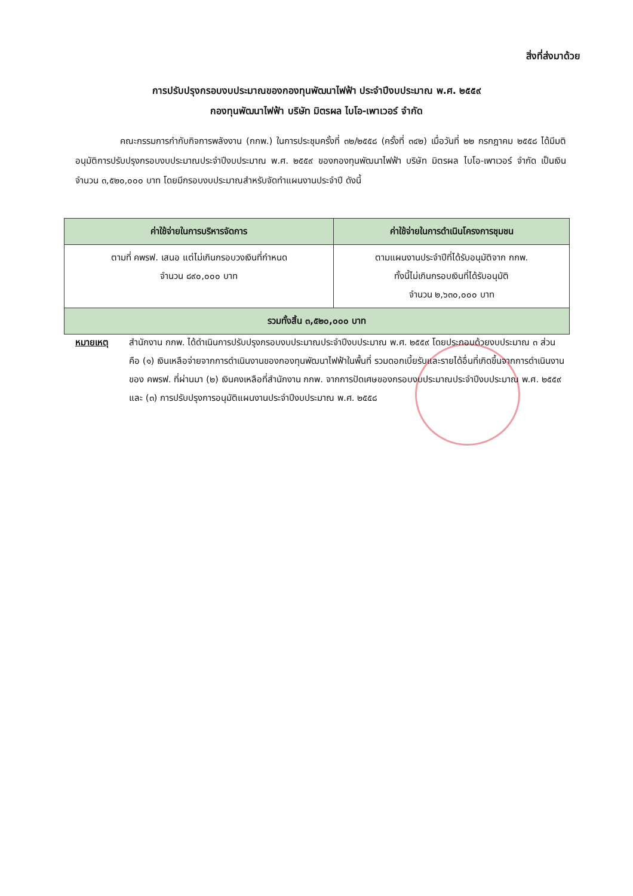สิ่งที่ส่งมาด้วย
การปรับปรุงกรอบงบประมาณของกองทุนพัฒนาไฟฟ้า ประจำปีงบประมาณ พ.ศ. ๒๕๕๙
กองทุนพัฒนาไฟฟ้า บริษัท มิตรผล ไบโอ-เพาเวอร์ จำกัด
     คณะกรรมการกำกับกิจการพลังงาน (กกพ.) ในการประชุมครั้งที่ ๓๒/๒๕๕๘ (ครั้งที่ ๓๔๒) เมื่อวันที่ ๒๒ กรกฎาคม ๒๕๕๘ ได้มีมติอนุมัติการปรับปรุงกรอบงบประมาณประจำปีงบประมาณ พ.ศ. ๒๕๕๙ ของกองทุนพัฒนาไฟฟ้า บริษัท มิตรผล ไบโอ-เพาเวอร์ จำกัด เป็นเงินจำนวน ๓,๕๒๐,๐๐๐ บาท โดยมีกรอบงบประมาณสำหรับจัดทำแผนงานประจำปี ดังนี้
| ค่าใช้จ่ายในการบริหารจัดการ | ค่าใช้จ่ายในการดำเนินโครงการชุมชน |
| --- | --- |
| ตามที่ คพรฟ. เสนอ แต่ไม่เกินกรอบวงเงินที่กำหนด จำนวน ๘๙๐,๐๐๐ บาท | ตามแผนงานประจำปีที่ได้รับอนุมัติจาก กกพ. ทั้งนี้ไม่เกินกรอบเงินที่ได้รับอนุมัติ จำนวน ๒,๖๓๐,๐๐๐ บาท |
| รวมทั้งสิ้น ๓,๕๒๐,๐๐๐ บาท | |
หมายเหตุ สำนักงาน กกพ. ได้ดำเนินการปรับปรุงกรอบงบประมาณประจำปีงบประมาณ พ.ศ. ๒๕๕๙ โดยประกอบด้วยงบประมาณ ๓ ส่วน คือ (๑) เงินเหลือจ่ายจากการดำเนินงานของกองทุนพัฒนาไฟฟ้าในพื้นที่ รวมดอกเบี้ยรับและรายได้อื่นที่เกิดขึ้นจากการดำเนินงานของ คพรฟ. ที่ผ่านมา (๒) เงินคงเหลือที่สำนักงาน กกพ. จากการปัดเศษของกรอบงบประมาณประจำปีงบประมาณ พ.ศ. ๒๕๕๙ และ (๓) การปรับปรุงการอนุมัติแผนงานประจำปีงบประมาณ พ.ศ. ๒๕๕๘